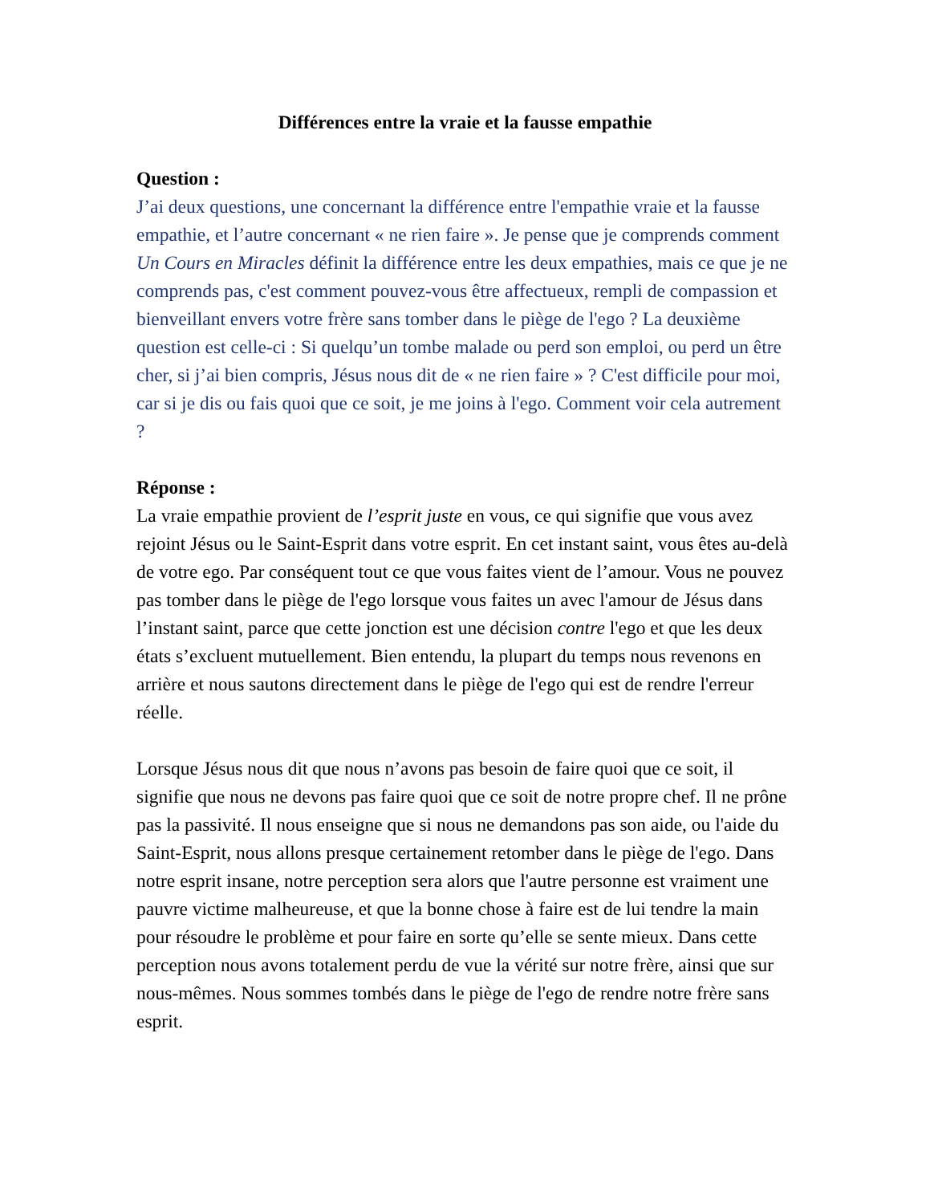Différences entre la vraie et la fausse empathie
Question :
J’ai deux questions, une concernant la différence entre l'empathie vraie et la fausse empathie, et l’autre concernant « ne rien faire ». Je pense que je comprends comment Un Cours en Miracles définit la différence entre les deux empathies, mais ce que je ne comprends pas, c'est comment pouvez-vous être affectueux, rempli de compassion et bienveillant envers votre frère sans tomber dans le piège de l'ego ? La deuxième question est celle-ci : Si quelqu’un tombe malade ou perd son emploi, ou perd un être cher, si j’ai bien compris, Jésus nous dit de « ne rien faire » ? C'est difficile pour moi, car si je dis ou fais quoi que ce soit, je me joins à l'ego. Comment voir cela autrement ?
Réponse :
La vraie empathie provient de l’esprit juste en vous, ce qui signifie que vous avez rejoint Jésus ou le Saint-Esprit dans votre esprit. En cet instant saint, vous êtes au-delà de votre ego. Par conséquent tout ce que vous faites vient de l’amour. Vous ne pouvez pas tomber dans le piège de l'ego lorsque vous faites un avec l'amour de Jésus dans l’instant saint, parce que cette jonction est une décision contre l'ego et que les deux états s’excluent mutuellement. Bien entendu, la plupart du temps nous revenons en arrière et nous sautons directement dans le piège de l'ego qui est de rendre l'erreur réelle.
Lorsque Jésus nous dit que nous n’avons pas besoin de faire quoi que ce soit, il signifie que nous ne devons pas faire quoi que ce soit de notre propre chef. Il ne prône pas la passivité. Il nous enseigne que si nous ne demandons pas son aide, ou l'aide du Saint-Esprit, nous allons presque certainement retomber dans le piège de l'ego. Dans notre esprit insane, notre perception sera alors que l'autre personne est vraiment une pauvre victime malheureuse, et que la bonne chose à faire est de lui tendre la main pour résoudre le problème et pour faire en sorte qu’elle se sente mieux. Dans cette perception nous avons totalement perdu de vue la vérité sur notre frère, ainsi que sur nous-mêmes. Nous sommes tombés dans le piège de l'ego de rendre notre frère sans esprit.